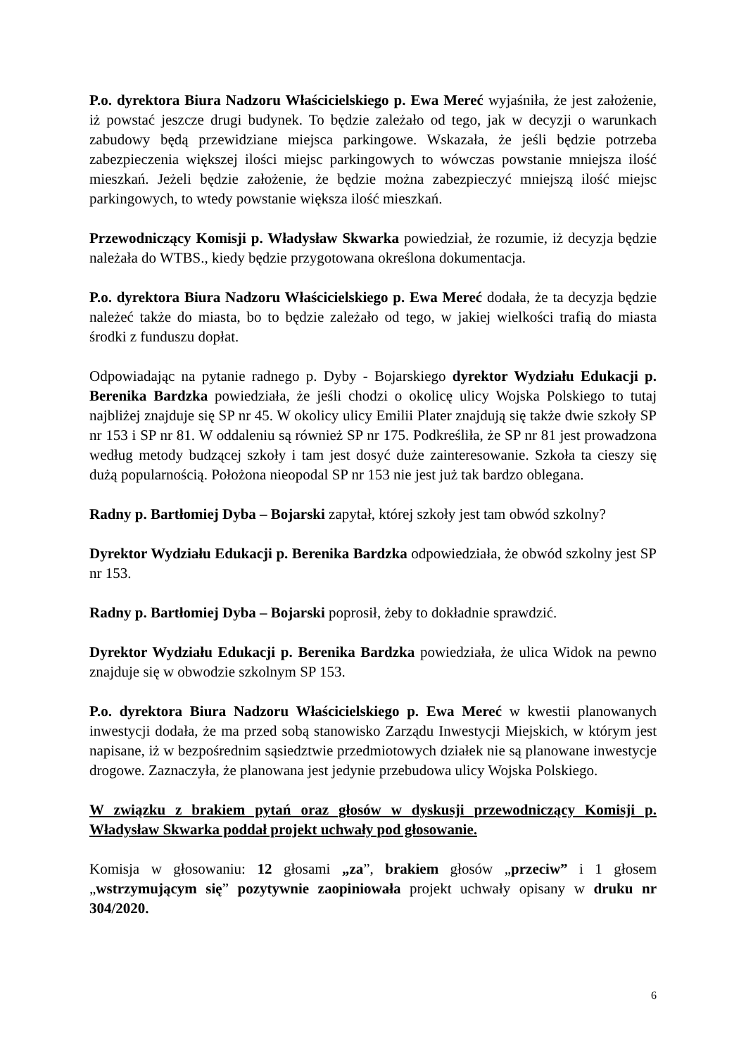P.o. dyrektora Biura Nadzoru Właścicielskiego p. Ewa Mereć wyjaśniła, że jest założenie, iż powstać jeszcze drugi budynek. To będzie zależało od tego, jak w decyzji o warunkach zabudowy będą przewidziane miejsca parkingowe. Wskazała, że jeśli będzie potrzeba zabezpieczenia większej ilości miejsc parkingowych to wówczas powstanie mniejsza ilość mieszkań. Jeżeli będzie założenie, że będzie można zabezpieczyć mniejszą ilość miejsc parkingowych, to wtedy powstanie większa ilość mieszkań.
Przewodniczący Komisji p. Władysław Skwarka powiedział, że rozumie, iż decyzja będzie należała do WTBS., kiedy będzie przygotowana określona dokumentacja.
P.o. dyrektora Biura Nadzoru Właścicielskiego p. Ewa Mereć dodała, że ta decyzja będzie należeć także do miasta, bo to będzie zależało od tego, w jakiej wielkości trafią do miasta środki z funduszu dopłat.
Odpowiadając na pytanie radnego p. Dyby - Bojarskiego dyrektor Wydziału Edukacji p. Berenika Bardzka powiedziała, że jeśli chodzi o okolicę ulicy Wojska Polskiego to tutaj najbliżej znajduje się SP nr 45. W okolicy ulicy Emilii Plater znajdują się także dwie szkoły SP nr 153 i SP nr 81. W oddaleniu są również SP nr 175. Podkreśliła, że SP nr 81 jest prowadzona według metody budzącej szkoły i tam jest dosyć duże zainteresowanie. Szkoła ta cieszy się dużą popularnością. Położona nieopodal SP nr 153 nie jest już tak bardzo oblegana.
Radny p. Bartłomiej Dyba – Bojarski zapytał, której szkoły jest tam obwód szkolny?
Dyrektor Wydziału Edukacji p. Berenika Bardzka odpowiedziała, że obwód szkolny jest SP nr 153.
Radny p. Bartłomiej Dyba – Bojarski poprosił, żeby to dokładnie sprawdzić.
Dyrektor Wydziału Edukacji p. Berenika Bardzka powiedziała, że ulica Widok na pewno znajduje się w obwodzie szkolnym SP 153.
P.o. dyrektora Biura Nadzoru Właścicielskiego p. Ewa Mereć w kwestii planowanych inwestycji dodała, że ma przed sobą stanowisko Zarządu Inwestycji Miejskich, w którym jest napisane, iż w bezpośrednim sąsiedztwie przedmiotowych działek nie są planowane inwestycje drogowe. Zaznaczyła, że planowana jest jedynie przebudowa ulicy Wojska Polskiego.
W związku z brakiem pytań oraz głosów w dyskusji przewodniczący Komisji p. Władysław Skwarka poddał projekt uchwały pod głosowanie.
Komisja w głosowaniu: 12 głosami „za”, brakiem głosów „przeciw” i 1 głosem „wstrzymującym się” pozytywnie zaopiniowała projekt uchwały opisany w druku nr 304/2020.
6